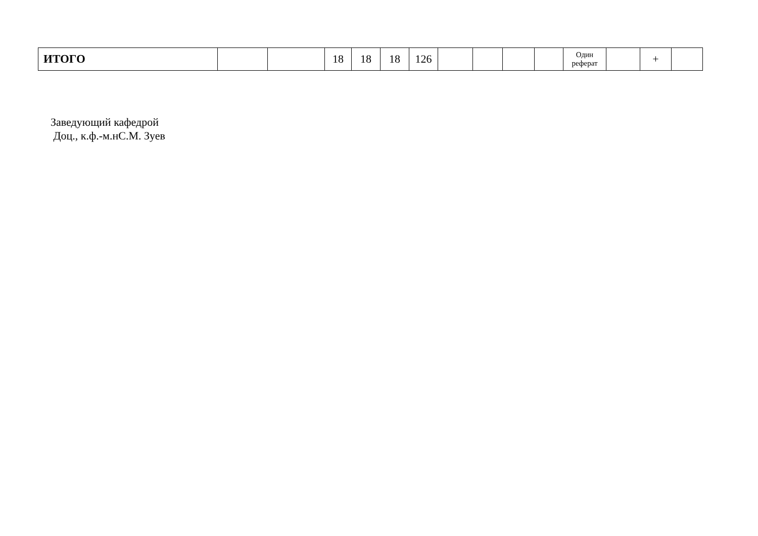| ИТОГО | | | 18 | 18 | 18 | 126 | | | | | Один реферат | | + | |
Заведующий кафедрой
Доц., к.ф.-м.нС.М. Зуев